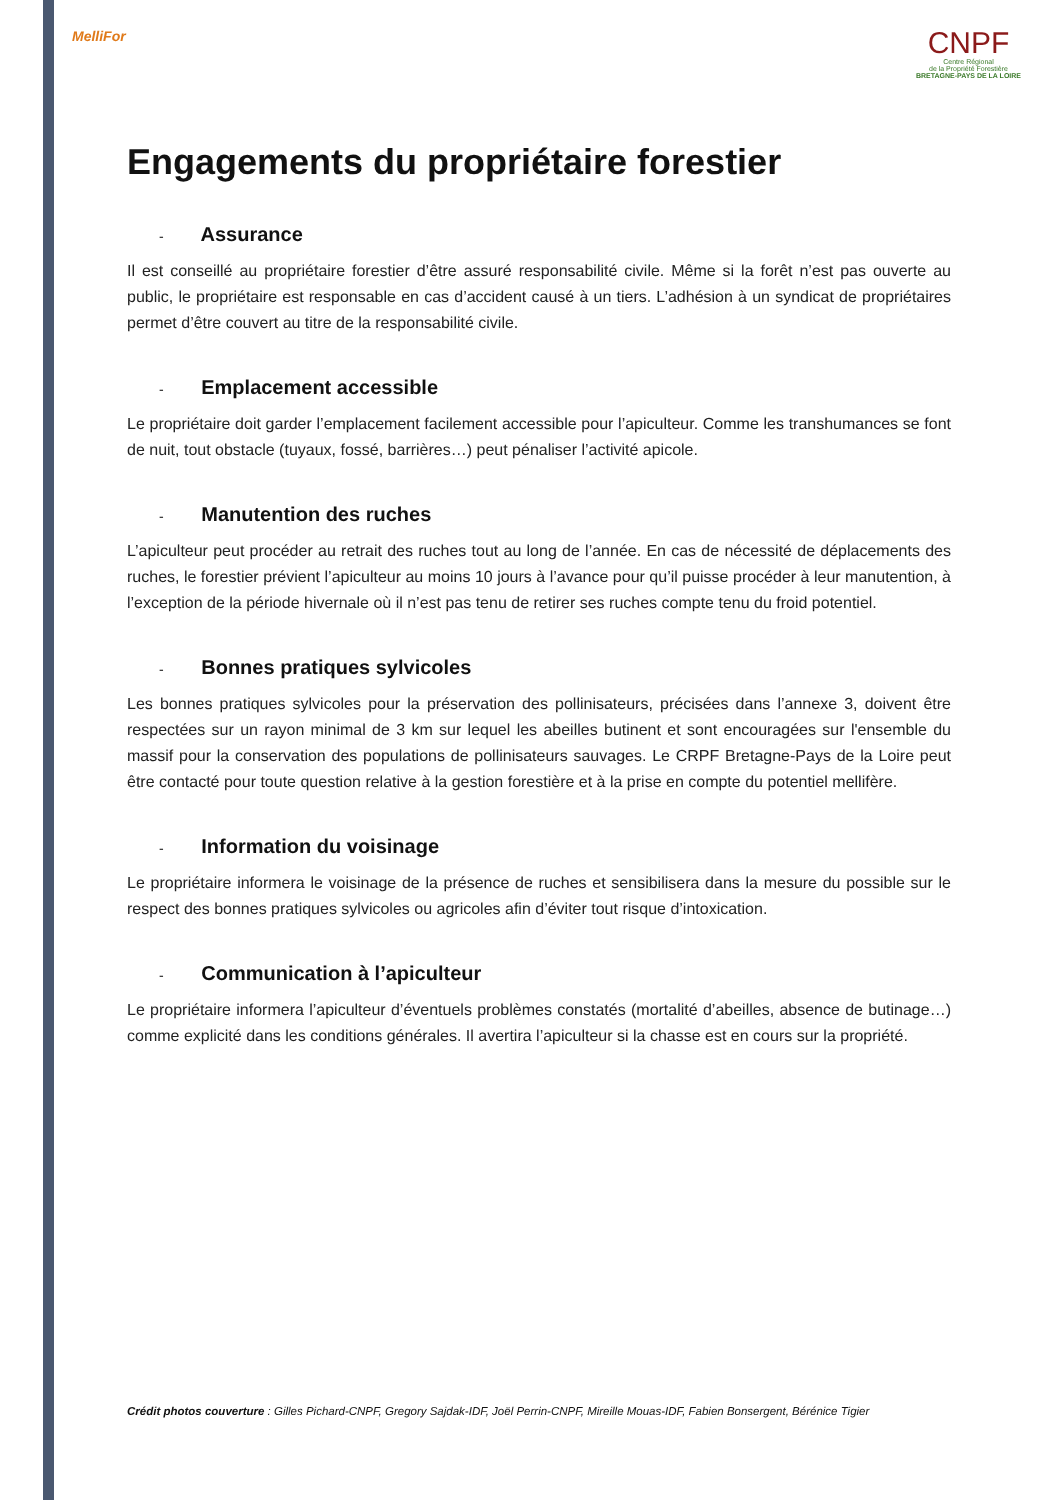MelliFor
CNPF
Centre Régional
de la Propriété Forestière
BRETAGNE-PAYS DE LA LOIRE
Engagements du propriétaire forestier
- Assurance
Il est conseillé au propriétaire forestier d’être assuré responsabilité civile. Même si la forêt n’est pas ouverte au public, le propriétaire est responsable en cas d’accident causé à un tiers. L’adhésion à un syndicat de propriétaires permet d’être couvert au titre de la responsabilité civile.
- Emplacement accessible
Le propriétaire doit garder l’emplacement facilement accessible pour l’apiculteur. Comme les transhumances se font de nuit, tout obstacle (tuyaux, fossé, barrières…) peut pénaliser l’activité apicole.
- Manutention des ruches
L’apiculteur peut procéder au retrait des ruches tout au long de l’année. En cas de nécessité de déplacements des ruches, le forestier prévient l’apiculteur au moins 10 jours à l’avance pour qu’il puisse procéder à leur manutention, à l’exception de la période hivernale où il n’est pas tenu de retirer ses ruches compte tenu du froid potentiel.
- Bonnes pratiques sylvicoles
Les bonnes pratiques sylvicoles pour la préservation des pollinisateurs, précisées dans l’annexe 3, doivent être respectées sur un rayon minimal de 3 km sur lequel les abeilles butinent et sont encouragées sur l'ensemble du massif pour la conservation des populations de pollinisateurs sauvages. Le CRPF Bretagne-Pays de la Loire peut être contacté pour toute question relative à la gestion forestière et à la prise en compte du potentiel mellifère.
- Information du voisinage
Le propriétaire informera le voisinage de la présence de ruches et sensibilisera dans la mesure du possible sur le respect des bonnes pratiques sylvicoles ou agricoles afin d’éviter tout risque d’intoxication.
- Communication à l’apiculteur
Le propriétaire informera l’apiculteur d’éventuels problèmes constatés (mortalité d’abeilles, absence de butinage…) comme explicité dans les conditions générales. Il avertira l’apiculteur si la chasse est en cours sur la propriété.
Crédit photos couverture : Gilles Pichard-CNPF, Gregory Sajdak-IDF, Joël Perrin-CNPF, Mireille Mouas-IDF, Fabien Bonsergent, Bérénice Tigier